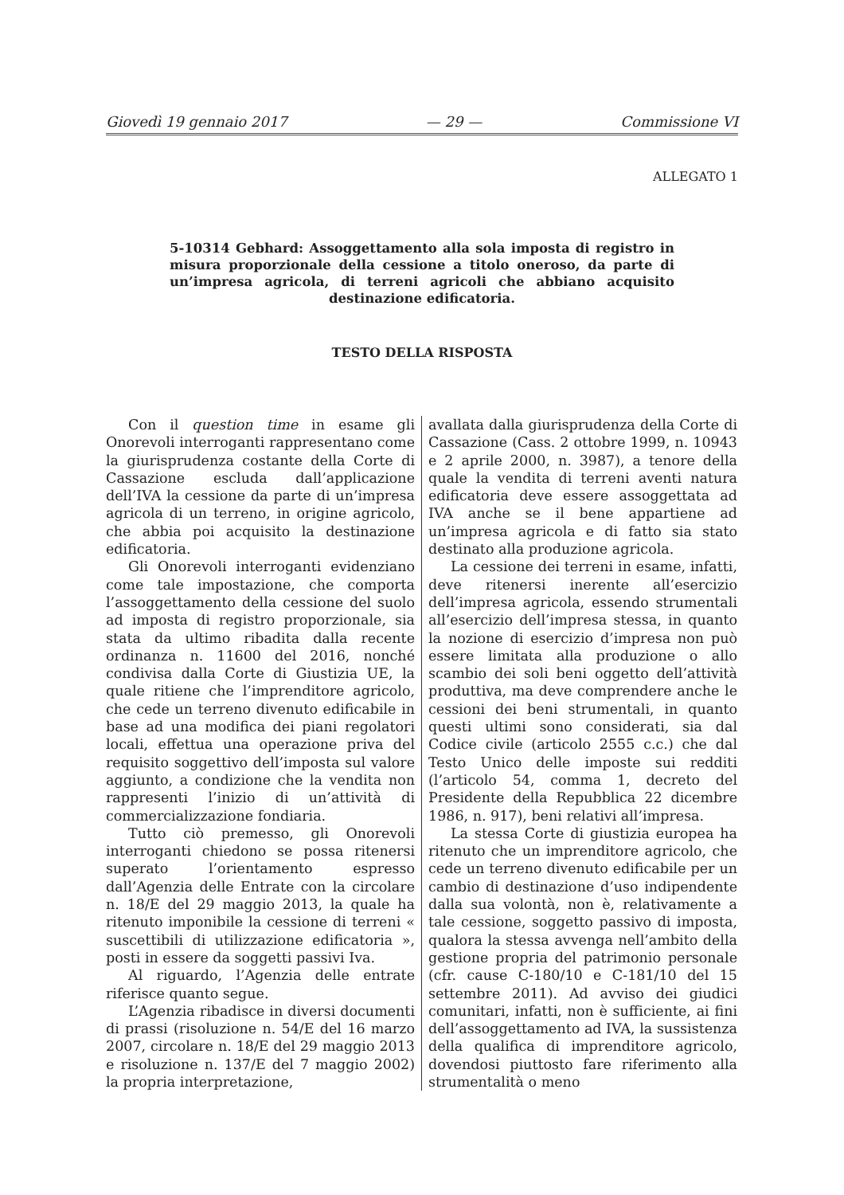Giovedì 19 gennaio 2017 — 29 — Commissione VI
ALLEGATO 1
5-10314 Gebhard: Assoggettamento alla sola imposta di registro in misura proporzionale della cessione a titolo oneroso, da parte di un’impresa agricola, di terreni agricoli che abbiano acquisito destinazione edificatoria.
TESTO DELLA RISPOSTA
Con il question time in esame gli Onorevoli interroganti rappresentano come la giurisprudenza costante della Corte di Cassazione escluda dall’applicazione dell’IVA la cessione da parte di un’impresa agricola di un terreno, in origine agricolo, che abbia poi acquisito la destinazione edificatoria.
Gli Onorevoli interroganti evidenziano come tale impostazione, che comporta l’assoggettamento della cessione del suolo ad imposta di registro proporzionale, sia stata da ultimo ribadita dalla recente ordinanza n. 11600 del 2016, nonché condivisa dalla Corte di Giustizia UE, la quale ritiene che l’imprenditore agricolo, che cede un terreno divenuto edificabile in base ad una modifica dei piani regolatori locali, effettua una operazione priva del requisito soggettivo dell’imposta sul valore aggiunto, a condizione che la vendita non rappresenti l’inizio di un’attività di commercializzazione fondiaria.
Tutto ciò premesso, gli Onorevoli interroganti chiedono se possa ritenersi superato l’orientamento espresso dall’Agenzia delle Entrate con la circolare n. 18/E del 29 maggio 2013, la quale ha ritenuto imponibile la cessione di terreni « suscettibili di utilizzazione edificatoria », posti in essere da soggetti passivi Iva.
Al riguardo, l’Agenzia delle entrate riferisce quanto segue.
L’Agenzia ribadisce in diversi documenti di prassi (risoluzione n. 54/E del 16 marzo 2007, circolare n. 18/E del 29 maggio 2013 e risoluzione n. 137/E del 7 maggio 2002) la propria interpretazione,
avallata dalla giurisprudenza della Corte di Cassazione (Cass. 2 ottobre 1999, n. 10943 e 2 aprile 2000, n. 3987), a tenore della quale la vendita di terreni aventi natura edificatoria deve essere assoggettata ad IVA anche se il bene appartiene ad un’impresa agricola e di fatto sia stato destinato alla produzione agricola.
La cessione dei terreni in esame, infatti, deve ritenersi inerente all’esercizio dell’impresa agricola, essendo strumentali all’esercizio dell’impresa stessa, in quanto la nozione di esercizio d’impresa non può essere limitata alla produzione o allo scambio dei soli beni oggetto dell’attività produttiva, ma deve comprendere anche le cessioni dei beni strumentali, in quanto questi ultimi sono considerati, sia dal Codice civile (articolo 2555 c.c.) che dal Testo Unico delle imposte sui redditi (l’articolo 54, comma 1, decreto del Presidente della Repubblica 22 dicembre 1986, n. 917), beni relativi all’impresa.
La stessa Corte di giustizia europea ha ritenuto che un imprenditore agricolo, che cede un terreno divenuto edificabile per un cambio di destinazione d’uso indipendente dalla sua volontà, non è, relativamente a tale cessione, soggetto passivo di imposta, qualora la stessa avvenga nell’ambito della gestione propria del patrimonio personale (cfr. cause C-180/10 e C-181/10 del 15 settembre 2011). Ad avviso dei giudici comunitari, infatti, non è sufficiente, ai fini dell’assoggettamento ad IVA, la sussistenza della qualifica di imprenditore agricolo, dovendosi piuttosto fare riferimento alla strumentalità o meno